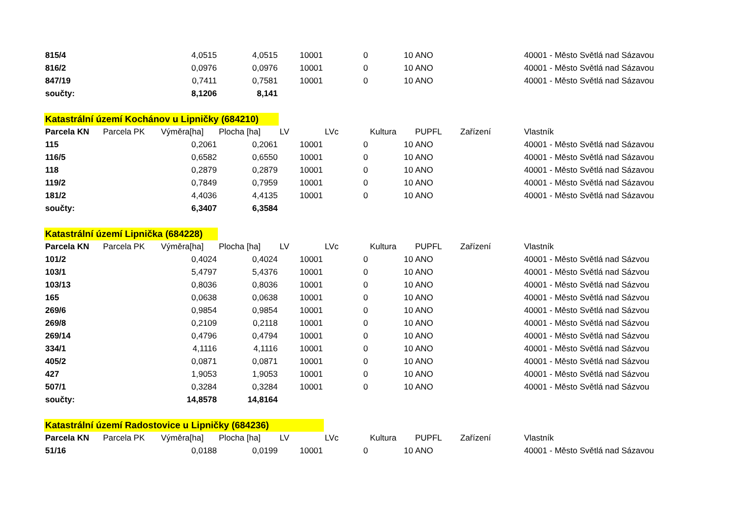| 815/4 | | 4,0515 | 4,0515 | 10001 | 0 | 10 | ANO | | 40001 - Město Světlá nad Sázavou |
| 816/2 | | 0,0976 | 0,0976 | 10001 | 0 | 10 | ANO | | 40001 - Město Světlá nad Sázavou |
| 847/19 | | 0,7411 | 0,7581 | 10001 | 0 | 10 | ANO | | 40001 - Město Světlá nad Sázavou |
| součty: | | 8,1206 | 8,141 | | | | | | |
| Katastrální území Kochánov u Lipničky (684210) | | | | | | | | | |
| Parcela KN | Parcela PK | Výměra[ha] | Plocha [ha] | LV | LVc | Kultura | PUPFL | Zařízení | Vlastník |
| 115 | | 0,2061 | 0,2061 | 10001 | 0 | 10 | ANO | | 40001 - Město Světlá nad Sázavou |
| 116/5 | | 0,6582 | 0,6550 | 10001 | 0 | 10 | ANO | | 40001 - Město Světlá nad Sázavou |
| 118 | | 0,2879 | 0,2879 | 10001 | 0 | 10 | ANO | | 40001 - Město Světlá nad Sázavou |
| 119/2 | | 0,7849 | 0,7959 | 10001 | 0 | 10 | ANO | | 40001 - Město Světlá nad Sázavou |
| 181/2 | | 4,4036 | 4,4135 | 10001 | 0 | 10 | ANO | | 40001 - Město Světlá nad Sázavou |
| součty: | | 6,3407 | 6,3584 | | | | | | |
| Katastrální území Lipnička (684228) | | | | | | | | | |
| Parcela KN | Parcela PK | Výměra[ha] | Plocha [ha] | LV | LVc | Kultura | PUPFL | Zařízení | Vlastník |
| 101/2 | | 0,4024 | 0,4024 | 10001 | 0 | 10 | ANO | | 40001 - Město Světlá nad Sázvou |
| 103/1 | | 5,4797 | 5,4376 | 10001 | 0 | 10 | ANO | | 40001 - Město Světlá nad Sázvou |
| 103/13 | | 0,8036 | 0,8036 | 10001 | 0 | 10 | ANO | | 40001 - Město Světlá nad Sázvou |
| 165 | | 0,0638 | 0,0638 | 10001 | 0 | 10 | ANO | | 40001 - Město Světlá nad Sázvou |
| 269/6 | | 0,9854 | 0,9854 | 10001 | 0 | 10 | ANO | | 40001 - Město Světlá nad Sázvou |
| 269/8 | | 0,2109 | 0,2118 | 10001 | 0 | 10 | ANO | | 40001 - Město Světlá nad Sázvou |
| 269/14 | | 0,4796 | 0,4794 | 10001 | 0 | 10 | ANO | | 40001 - Město Světlá nad Sázvou |
| 334/1 | | 4,1116 | 4,1116 | 10001 | 0 | 10 | ANO | | 40001 - Město Světlá nad Sázvou |
| 405/2 | | 0,0871 | 0,0871 | 10001 | 0 | 10 | ANO | | 40001 - Město Světlá nad Sázvou |
| 427 | | 1,9053 | 1,9053 | 10001 | 0 | 10 | ANO | | 40001 - Město Světlá nad Sázvou |
| 507/1 | | 0,3284 | 0,3284 | 10001 | 0 | 10 | ANO | | 40001 - Město Světlá nad Sázvou |
| součty: | | 14,8578 | 14,8164 | | | | | | |
| Katastrální území Radostovice u Lipničky (684236) | | | | | | | | | |
| Parcela KN | Parcela PK | Výměra[ha] | Plocha [ha] | LV | LVc | Kultura | PUPFL | Zařízení | Vlastník |
| 51/16 | | 0,0188 | 0,0199 | 10001 | 0 | 10 | ANO | | 40001 - Město Světlá nad Sázavou |